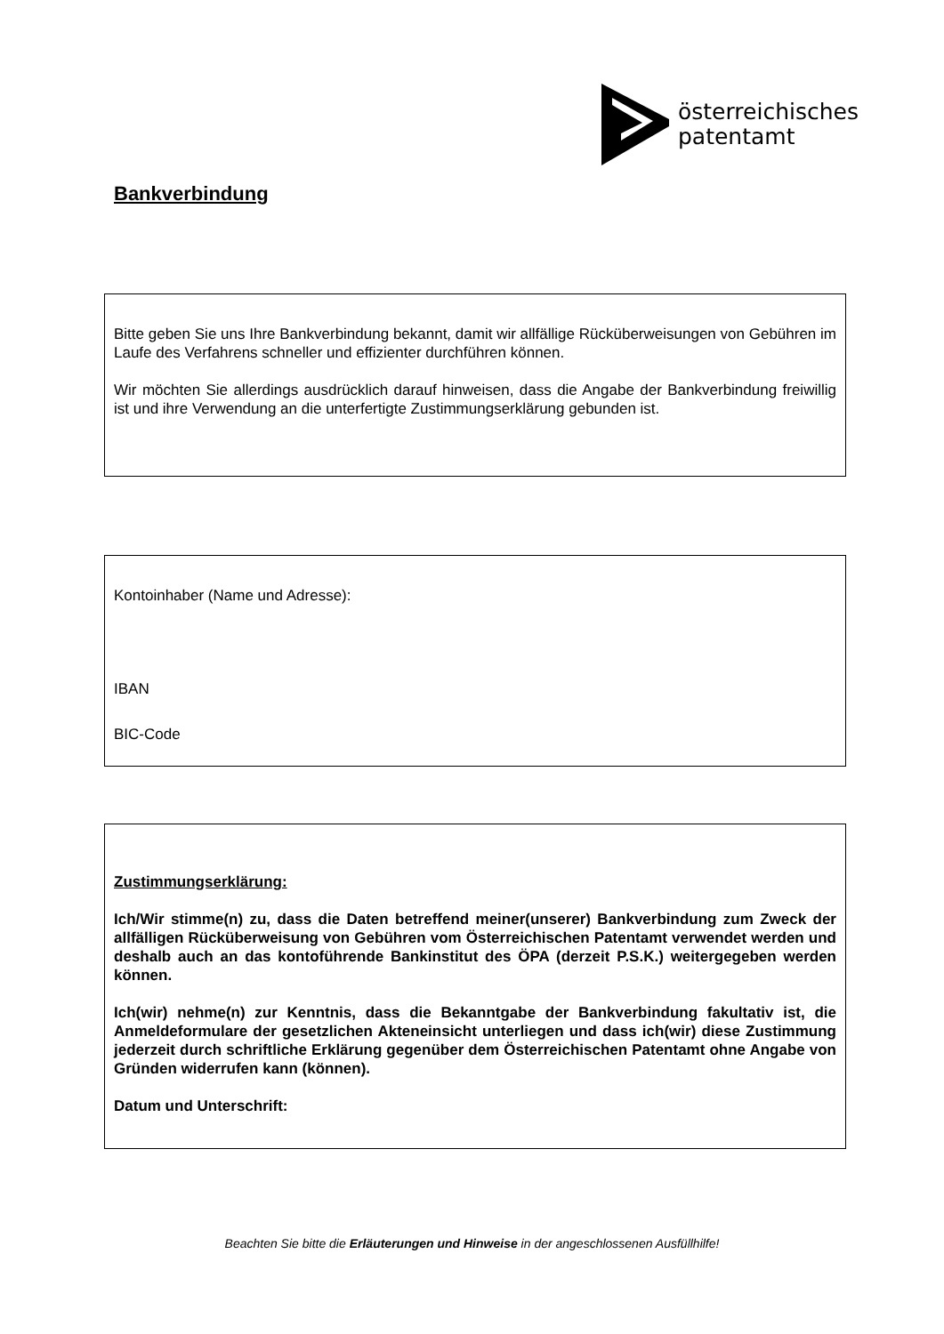österreichisches
patentamt
Bankverbindung
Bitte geben Sie uns Ihre Bankverbindung bekannt, damit wir allfällige Rücküberweisungen von Gebühren im Laufe des Verfahrens schneller und effizienter durchführen können.
Wir möchten Sie allerdings ausdrücklich darauf hinweisen, dass die Angabe der Bankverbindung freiwillig ist und ihre Verwendung an die unterfertigte Zustimmungserklärung gebunden ist.
Kontoinhaber (Name und Adresse):
IBAN
BIC-Code
Zustimmungserklärung:
Ich/Wir stimme(n) zu, dass die Daten betreffend meiner(unserer) Bankverbindung zum Zweck der allfälligen Rücküberweisung von Gebühren vom Österreichischen Patentamt verwendet werden und deshalb auch an das kontoführende Bankinstitut des ÖPA (derzeit P.S.K.) weitergegeben werden können.
Ich(wir) nehme(n) zur Kenntnis, dass die Bekanntgabe der Bankverbindung fakultativ ist, die Anmeldeformulare der gesetzlichen Akteneinsicht unterliegen und dass ich(wir) diese Zustimmung jederzeit durch schriftliche Erklärung gegenüber dem Österreichischen Patentamt ohne Angabe von Gründen widerrufen kann (können).
Datum und Unterschrift:
Beachten Sie bitte die Erläuterungen und Hinweise in der angeschlossenen Ausfüllhilfe!